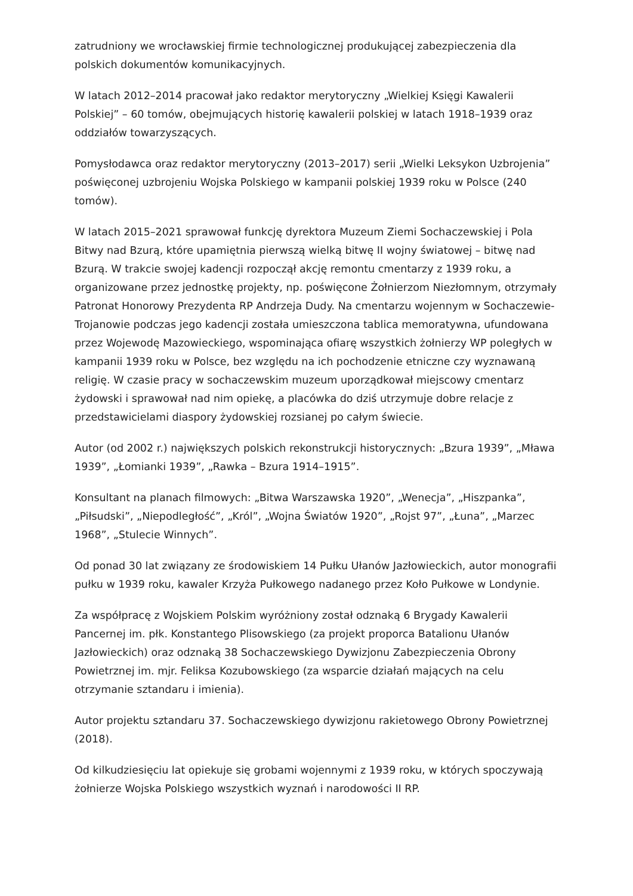zatrudniony we wrocławskiej firmie technologicznej produkującej zabezpieczenia dla polskich dokumentów komunikacyjnych.
W latach 2012–2014 pracował jako redaktor merytoryczny „Wielkiej Księgi Kawalerii Polskiej” – 60 tomów, obejmujących historię kawalerii polskiej w latach 1918–1939 oraz oddziałów towarzyszących.
Pomysłodawca oraz redaktor merytoryczny (2013–2017) serii „Wielki Leksykon Uzbrojenia” poświęconej uzbrojeniu Wojska Polskiego w kampanii polskiej 1939 roku w Polsce (240 tomów).
W latach 2015–2021 sprawował funkcję dyrektora Muzeum Ziemi Sochaczewskiej i Pola Bitwy nad Bzurą, które upamiętnia pierwszą wielką bitwę II wojny światowej – bitwę nad Bzurą. W trakcie swojej kadencji rozpoczął akcję remontu cmentarzy z 1939 roku, a organizowane przez jednostkę projekty, np. poświęcone Żołnierzom Niezłomnym, otrzymały Patronat Honorowy Prezydenta RP Andrzeja Dudy. Na cmentarzu wojennym w Sochaczewie-Trojanowie podczas jego kadencji została umieszczona tablica memoratywna, ufundowana przez Wojewodę Mazowieckiego, wspominająca ofiarę wszystkich żołnierzy WP poległych w kampanii 1939 roku w Polsce, bez względu na ich pochodzenie etniczne czy wyznawaną religię. W czasie pracy w sochaczewskim muzeum uporządkował miejscowy cmentarz żydowski i sprawował nad nim opiekę, a placówka do dziś utrzymuje dobre relacje z przedstawicielami diaspory żydowskiej rozsianej po całym świecie.
Autor (od 2002 r.) największych polskich rekonstrukcji historycznych: „Bzura 1939”, „Mława 1939”, „Łomianki 1939”, „Rawka – Bzura 1914–1915”.
Konsultant na planach filmowych: „Bitwa Warszawska 1920”, „Wenecja”, „Hiszpanka”, „Piłsudski”, „Niepodległość”, „Król”, „Wojna Światów 1920”, „Rojst 97”, „Łuna”, „Marzec 1968”, „Stulecie Winnych”.
Od ponad 30 lat związany ze środowiskiem 14 Pułku Ułanów Jazłowieckich, autor monografii pułku w 1939 roku, kawaler Krzyża Pułkowego nadanego przez Koło Pułkowe w Londynie.
Za współpracę z Wojskiem Polskim wyróżniony został odznaką 6 Brygady Kawalerii Pancernej im. płk. Konstantego Plisowskiego (za projekt proporca Batalionu Ułanów Jazłowieckich) oraz odznaką 38 Sochaczewskiego Dywizjonu Zabezpieczenia Obrony Powietrznej im. mjr. Feliksa Kozubowskiego (za wsparcie działań mających na celu otrzymanie sztandaru i imienia).
Autor projektu sztandaru 37. Sochaczewskiego dywizjonu rakietowego Obrony Powietrznej (2018).
Od kilkudziesięciu lat opiekuje się grobami wojennymi z 1939 roku, w których spoczywają żołnierze Wojska Polskiego wszystkich wyznań i narodowości II RP.